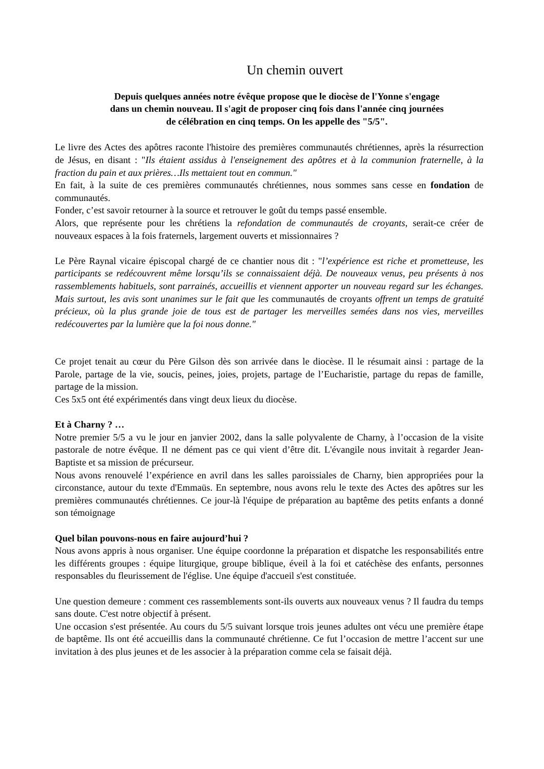Un chemin ouvert
Depuis quelques années notre évêque propose que le diocèse de l'Yonne s'engage
dans un chemin nouveau. Il s'agit de proposer cinq fois dans l'année cinq journées
de célébration en cinq temps. On les appelle des "5/5".
Le livre des Actes des apôtres raconte l'histoire des premières communautés chrétiennes, après la résurrection de Jésus, en disant : "Ils étaient assidus à l'enseignement des apôtres et à la communion fraternelle, à la fraction du pain et aux prières…Ils mettaient tout en commun."
En fait, à la suite de ces premières communautés chrétiennes, nous sommes sans cesse en fondation de communautés.
Fonder, c’est savoir retourner à la source et retrouver le goût du temps passé ensemble.
Alors, que représente pour les chrétiens la refondation de communautés de croyants, serait-ce créer de nouveaux espaces à la fois fraternels, largement ouverts et missionnaires ?
Le Père Raynal vicaire épiscopal chargé de ce chantier nous dit : "l’expérience est riche et prometteuse, les participants se redécouvrent même lorsqu’ils se connaissaient déjà. De nouveaux venus, peu présents à nos rassemblements habituels, sont parrainés, accueillis et viennent apporter un nouveau regard sur les échanges. Mais surtout, les avis sont unanimes sur le fait que les communautés de croyants offrent un temps de gratuité précieux, où la plus grande joie de tous est de partager les merveilles semées dans nos vies, merveilles redécouvertes par la lumière que la foi nous donne."
Ce projet tenait au cœur du Père Gilson dès son arrivée dans le diocèse. Il le résumait ainsi : partage de la Parole, partage de la vie, soucis, peines, joies, projets, partage de l’Eucharistie, partage du repas de famille, partage de la mission.
Ces 5x5 ont été expérimentés dans vingt deux lieux du diocèse.
Et à Charny ? …
Notre premier 5/5 a vu le jour en janvier 2002, dans la salle polyvalente de Charny, à l’occasion de la visite pastorale de notre évêque. Il ne dément pas ce qui vient d’être dit. L'évangile nous invitait à regarder Jean-Baptiste et sa mission de précurseur.
Nous avons renouvelé l’expérience en avril dans les salles paroissiales de Charny, bien appropriées pour la circonstance, autour du texte d'Emmaüs. En septembre, nous avons relu le texte des Actes des apôtres sur les premières communautés chrétiennes. Ce jour-là l'équipe de préparation au baptême des petits enfants a donné son témoignage
Quel bilan pouvons-nous en faire aujourd’hui ?
Nous avons appris à nous organiser. Une équipe coordonne la préparation et dispatche les responsabilités entre les différents groupes : équipe liturgique, groupe biblique, éveil à la foi et catéchèse des enfants, personnes responsables du fleurissement de l'église. Une équipe d'accueil s'est constituée.
Une question demeure : comment ces rassemblements sont-ils ouverts aux nouveaux venus ? Il faudra du temps sans doute. C'est notre objectif à présent.
Une occasion s'est présentée. Au cours du 5/5 suivant lorsque trois jeunes adultes ont vécu une première étape de baptême. Ils ont été accueillis dans la communauté chrétienne. Ce fut l’occasion de mettre l’accent sur une invitation à des plus jeunes et de les associer à la préparation comme cela se faisait déjà.